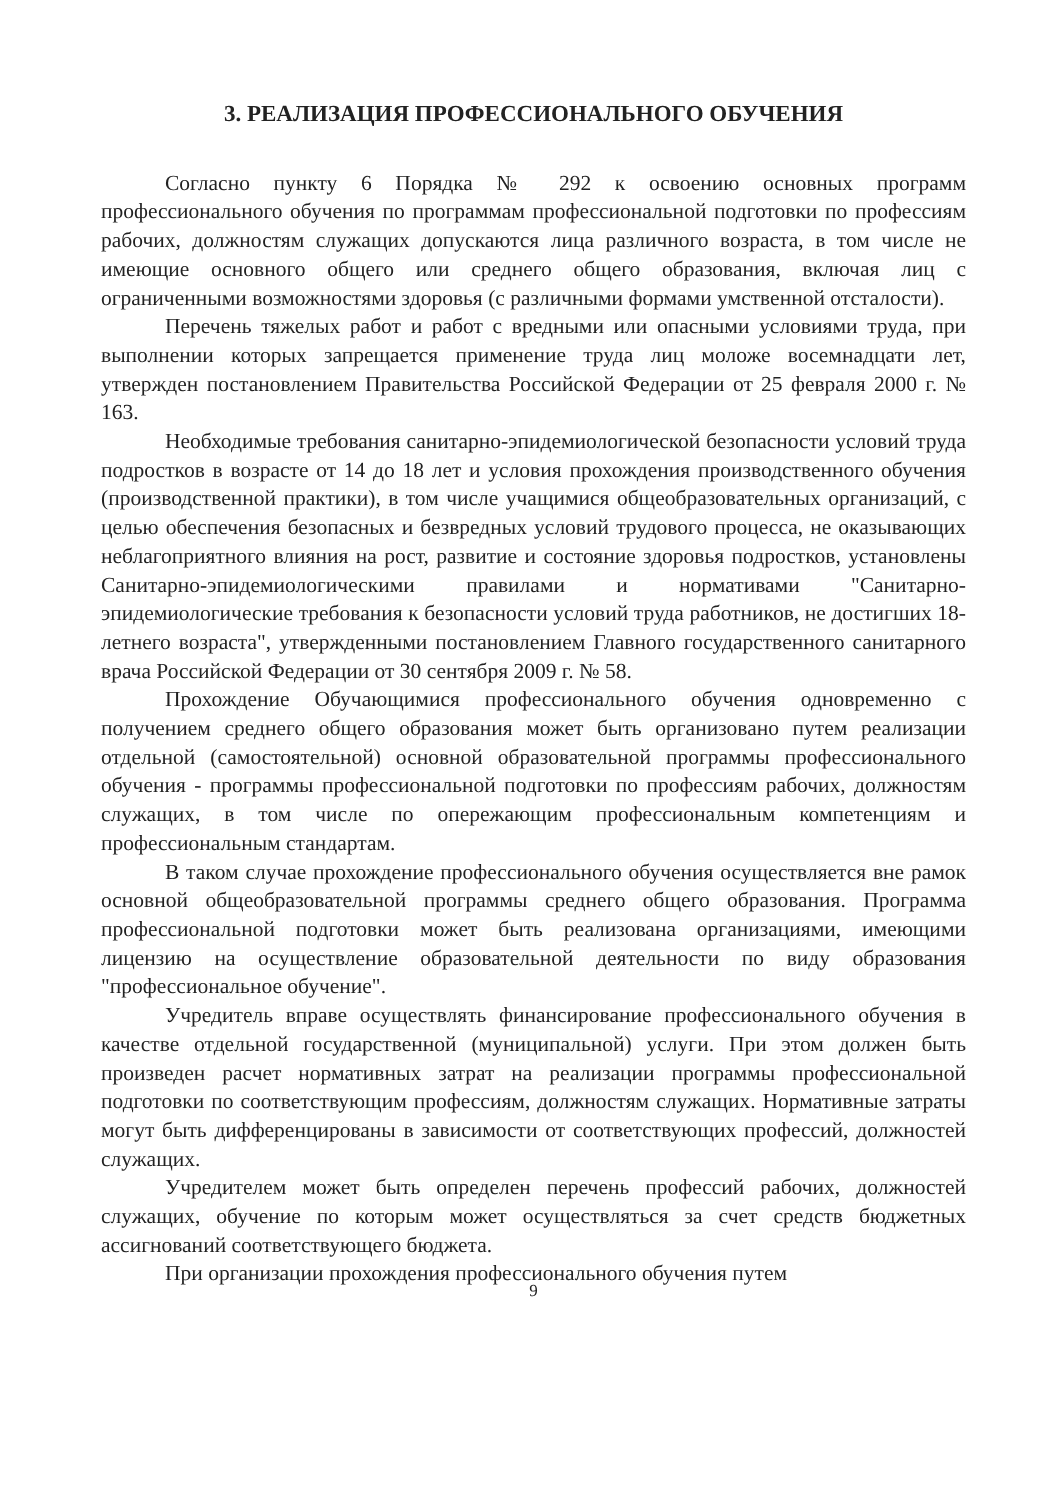3. РЕАЛИЗАЦИЯ ПРОФЕССИОНАЛЬНОГО ОБУЧЕНИЯ
Согласно пункту 6 Порядка № 292 к освоению основных программ профессионального обучения по программам профессиональной подготовки по профессиям рабочих, должностям служащих допускаются лица различного возраста, в том числе не имеющие основного общего или среднего общего образования, включая лиц с ограниченными возможностями здоровья (с различными формами умственной отсталости).
Перечень тяжелых работ и работ с вредными или опасными условиями труда, при выполнении которых запрещается применение труда лиц моложе восемнадцати лет, утвержден постановлением Правительства Российской Федерации от 25 февраля 2000 г. № 163.
Необходимые требования санитарно-эпидемиологической безопасности условий труда подростков в возрасте от 14 до 18 лет и условия прохождения производственного обучения (производственной практики), в том числе учащимися общеобразовательных организаций, с целью обеспечения безопасных и безвредных условий трудового процесса, не оказывающих неблагоприятного влияния на рост, развитие и состояние здоровья подростков, установлены Санитарно-эпидемиологическими правилами и нормативами "Санитарно-эпидемиологические требования к безопасности условий труда работников, не достигших 18-летнего возраста", утвержденными постановлением Главного государственного санитарного врача Российской Федерации от 30 сентября 2009 г. № 58.
Прохождение Обучающимися профессионального обучения одновременно с получением среднего общего образования может быть организовано путем реализации отдельной (самостоятельной) основной образовательной программы профессионального обучения - программы профессиональной подготовки по профессиям рабочих, должностям служащих, в том числе по опережающим профессиональным компетенциям и профессиональным стандартам.
В таком случае прохождение профессионального обучения осуществляется вне рамок основной общеобразовательной программы среднего общего образования. Программа профессиональной подготовки может быть реализована организациями, имеющими лицензию на осуществление образовательной деятельности по виду образования "профессиональное обучение".
Учредитель вправе осуществлять финансирование профессионального обучения в качестве отдельной государственной (муниципальной) услуги. При этом должен быть произведен расчет нормативных затрат на реализации программы профессиональной подготовки по соответствующим профессиям, должностям служащих. Нормативные затраты могут быть дифференцированы в зависимости от соответствующих профессий, должностей служащих.
Учредителем может быть определен перечень профессий рабочих, должностей служащих, обучение по которым может осуществляться за счет средств бюджетных ассигнований соответствующего бюджета.
При организации прохождения профессионального обучения путем
9